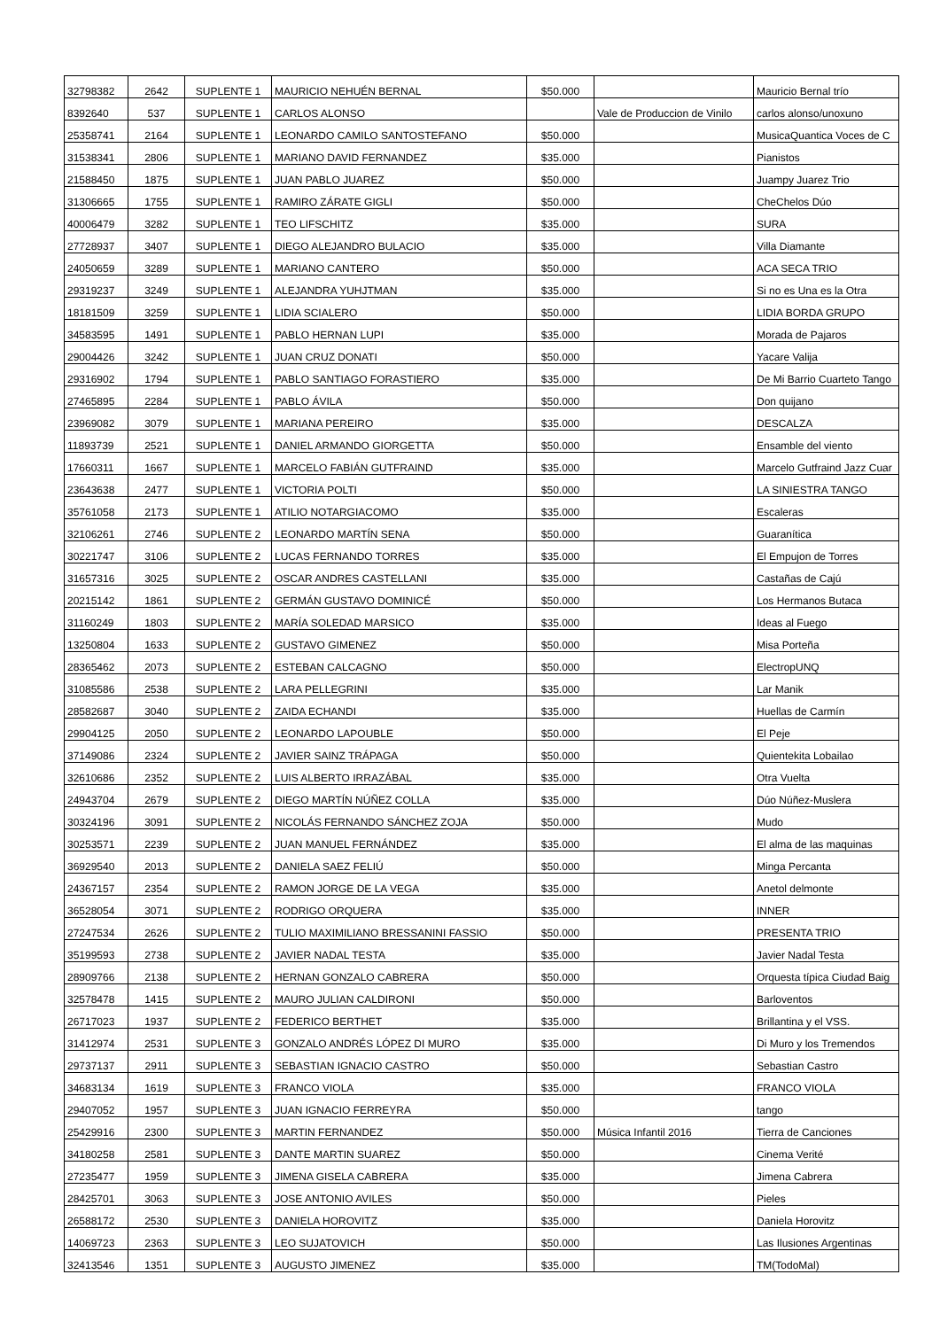| 32798382 | 2642 | SUPLENTE 1 | MAURICIO NEHUÉN BERNAL | $50.000 | | Mauricio Bernal trío |
| 8392640 | 537 | SUPLENTE 1 | CARLOS ALONSO | | Vale de Produccion de Vinilo | carlos alonso/unoxuno |
| 25358741 | 2164 | SUPLENTE 1 | LEONARDO CAMILO SANTOSTEFANO | $50.000 | | MusicaQuantica Voces de C |
| 31538341 | 2806 | SUPLENTE 1 | MARIANO DAVID FERNANDEZ | $35.000 | | Pianistos |
| 21588450 | 1875 | SUPLENTE 1 | JUAN PABLO JUAREZ | $50.000 | | Juampy Juarez Trio |
| 31306665 | 1755 | SUPLENTE 1 | RAMIRO ZÁRATE GIGLI | $50.000 | | CheChelos Dúo |
| 40006479 | 3282 | SUPLENTE 1 | TEO LIFSCHITZ | $35.000 | | SURA |
| 27728937 | 3407 | SUPLENTE 1 | DIEGO ALEJANDRO BULACIO | $35.000 | | Villa Diamante |
| 24050659 | 3289 | SUPLENTE 1 | MARIANO CANTERO | $50.000 | | ACA SECA TRIO |
| 29319237 | 3249 | SUPLENTE 1 | ALEJANDRA YUHJTMAN | $35.000 | | Si no es Una es la Otra |
| 18181509 | 3259 | SUPLENTE 1 | LIDIA SCIALERO | $50.000 | | LIDIA BORDA GRUPO |
| 34583595 | 1491 | SUPLENTE 1 | PABLO HERNAN LUPI | $35.000 | | Morada de Pajaros |
| 29004426 | 3242 | SUPLENTE 1 | JUAN CRUZ DONATI | $50.000 | | Yacare Valija |
| 29316902 | 1794 | SUPLENTE 1 | PABLO SANTIAGO FORASTIERO | $35.000 | | De Mi Barrio Cuarteto Tango |
| 27465895 | 2284 | SUPLENTE 1 | PABLO ÁVILA | $50.000 | | Don quijano |
| 23969082 | 3079 | SUPLENTE 1 | MARIANA PEREIRO | $35.000 | | DESCALZA |
| 11893739 | 2521 | SUPLENTE 1 | DANIEL ARMANDO GIORGETTA | $50.000 | | Ensamble del viento |
| 17660311 | 1667 | SUPLENTE 1 | MARCELO FABIÁN GUTFRAIND | $35.000 | | Marcelo Gutfraind Jazz Cuar |
| 23643638 | 2477 | SUPLENTE 1 | VICTORIA POLTI | $50.000 | | LA SINIESTRA TANGO |
| 35761058 | 2173 | SUPLENTE 1 | ATILIO NOTARGIACOMO | $35.000 | | Escaleras |
| 32106261 | 2746 | SUPLENTE 2 | LEONARDO MARTÍN SENA | $50.000 | | Guaranítica |
| 30221747 | 3106 | SUPLENTE 2 | LUCAS FERNANDO TORRES | $35.000 | | El Empujon de Torres |
| 31657316 | 3025 | SUPLENTE 2 | OSCAR ANDRES CASTELLANI | $35.000 | | Castañas de Cajú |
| 20215142 | 1861 | SUPLENTE 2 | GERMÁN GUSTAVO DOMINICÉ | $50.000 | | Los Hermanos Butaca |
| 31160249 | 1803 | SUPLENTE 2 | MARÍA SOLEDAD MARSICO | $35.000 | | Ideas al Fuego |
| 13250804 | 1633 | SUPLENTE 2 | GUSTAVO GIMENEZ | $50.000 | | Misa Porteña |
| 28365462 | 2073 | SUPLENTE 2 | ESTEBAN CALCAGNO | $50.000 | | ElectropUNQ |
| 31085586 | 2538 | SUPLENTE 2 | LARA PELLEGRINI | $35.000 | | Lar Manik |
| 28582687 | 3040 | SUPLENTE 2 | ZAIDA ECHANDI | $35.000 | | Huellas de Carmín |
| 29904125 | 2050 | SUPLENTE 2 | LEONARDO LAPOUBLE | $50.000 | | El Peje |
| 37149086 | 2324 | SUPLENTE 2 | JAVIER SAINZ TRÁPAGA | $50.000 | | Quientekita Lobailao |
| 32610686 | 2352 | SUPLENTE 2 | LUIS ALBERTO IRRAZÁBAL | $35.000 | | Otra Vuelta |
| 24943704 | 2679 | SUPLENTE 2 | DIEGO MARTÍN NÚÑEZ COLLA | $35.000 | | Dúo Núñez-Muslera |
| 30324196 | 3091 | SUPLENTE 2 | NICOLÁS FERNANDO SÁNCHEZ ZOJA | $50.000 | | Mudo |
| 30253571 | 2239 | SUPLENTE 2 | JUAN MANUEL FERNÁNDEZ | $35.000 | | El alma de las maquinas |
| 36929540 | 2013 | SUPLENTE 2 | DANIELA SAEZ FELIÚ | $50.000 | | Minga Percanta |
| 24367157 | 2354 | SUPLENTE 2 | RAMON JORGE DE LA VEGA | $35.000 | | Anetol delmonte |
| 36528054 | 3071 | SUPLENTE 2 | RODRIGO ORQUERA | $35.000 | | INNER |
| 27247534 | 2626 | SUPLENTE 2 | TULIO MAXIMILIANO BRESSANINI FASSIO | $50.000 | | PRESENTA TRIO |
| 35199593 | 2738 | SUPLENTE 2 | JAVIER NADAL TESTA | $35.000 | | Javier Nadal Testa |
| 28909766 | 2138 | SUPLENTE 2 | HERNAN GONZALO CABRERA | $50.000 | | Orquesta típica Ciudad Baig |
| 32578478 | 1415 | SUPLENTE 2 | MAURO JULIAN CALDIRONI | $50.000 | | Barloventos |
| 26717023 | 1937 | SUPLENTE 2 | FEDERICO BERTHET | $35.000 | | Brillantina y el VSS. |
| 31412974 | 2531 | SUPLENTE 3 | GONZALO ANDRÉS LÓPEZ DI MURO | $35.000 | | Di Muro y los Tremendos |
| 29737137 | 2911 | SUPLENTE 3 | SEBASTIAN IGNACIO CASTRO | $50.000 | | Sebastian Castro |
| 34683134 | 1619 | SUPLENTE 3 | FRANCO VIOLA | $35.000 | | FRANCO VIOLA |
| 29407052 | 1957 | SUPLENTE 3 | JUAN IGNACIO FERREYRA | $50.000 | | tango |
| 25429916 | 2300 | SUPLENTE 3 | MARTIN FERNANDEZ | $50.000 | Música Infantil 2016 | Tierra de Canciones |
| 34180258 | 2581 | SUPLENTE 3 | DANTE MARTIN SUAREZ | $50.000 | | Cinema Verité |
| 27235477 | 1959 | SUPLENTE 3 | JIMENA GISELA CABRERA | $35.000 | | Jimena Cabrera |
| 28425701 | 3063 | SUPLENTE 3 | JOSE ANTONIO AVILES | $50.000 | | Pieles |
| 26588172 | 2530 | SUPLENTE 3 | DANIELA HOROVITZ | $35.000 | | Daniela Horovitz |
| 14069723 | 2363 | SUPLENTE 3 | LEO SUJATOVICH | $50.000 | | Las Ilusiones Argentinas |
| 32413546 | 1351 | SUPLENTE 3 | AUGUSTO JIMENEZ | $35.000 | | TM(TodoMal) |